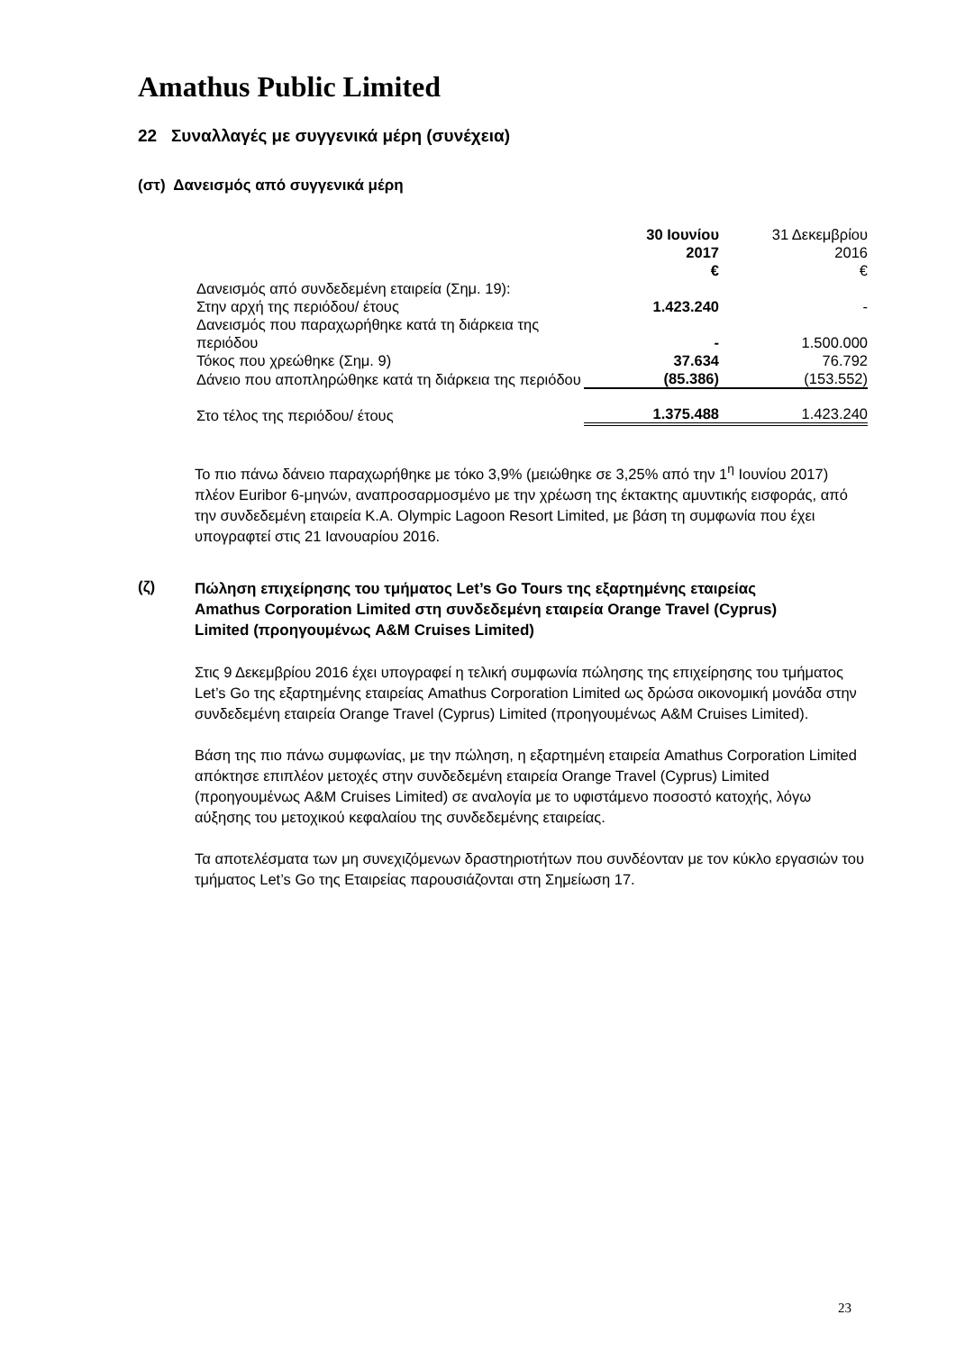Amathus Public Limited
22 Συναλλαγές με συγγενικά μέρη (συνέχεια)
(στ) Δανεισμός από συγγενικά μέρη
| | 30 Ιουνίου 2017 € | 31 Δεκεμβρίου 2016 € |
| Δανεισμός από συνδεδεμένη εταιρεία (Σημ. 19): | | |
| Στην αρχή της περιόδου/ έτους | 1.423.240 | - |
| Δανεισμός που παραχωρήθηκε κατά τη διάρκεια της περιόδου | - | 1.500.000 |
| Τόκος που χρεώθηκε (Σημ. 9) | 37.634 | 76.792 |
| Δάνειο που αποπληρώθηκε κατά τη διάρκεια της περιόδου | (85.386) | (153.552) |
| Στο τέλος της περιόδου/ έτους | 1.375.488 | 1.423.240 |
Το πιο πάνω δάνειο παραχωρήθηκε με τόκο 3,9% (μειώθηκε σε 3,25% από την 1<sup>η</sup> Ιουνίου 2017) πλέον Euribor 6-μηνών, αναπροσαρμοσμένο με την χρέωση της έκτακτης αμυντικής εισφοράς, από την συνδεδεμένη εταιρεία K.A. Olympic Lagoon Resort Limited, με βάση τη συμφωνία που έχει υπογραφτεί στις 21 Ιανουαρίου 2016.
(ζ) Πώληση επιχείρησης του τμήματος Let’s Go Tours της εξαρτημένης εταιρείας Amathus Corporation Limited στη συνδεδεμένη εταιρεία Orange Travel (Cyprus) Limited (προηγουμένως A&M Cruises Limited)
Στις 9 Δεκεμβρίου 2016 έχει υπογραφεί η τελική συμφωνία πώλησης της επιχείρησης του τμήματος Let’s Go της εξαρτημένης εταιρείας Amathus Corporation Limited ως δρώσα οικονομική μονάδα στην συνδεδεμένη εταιρεία Orange Travel (Cyprus) Limited (προηγουμένως A&M Cruises Limited).
Βάση της πιο πάνω συμφωνίας, με την πώληση, η εξαρτημένη εταιρεία Amathus Corporation Limited απόκτησε επιπλέον μετοχές στην συνδεδεμένη εταιρεία Orange Travel (Cyprus) Limited (προηγουμένως A&M Cruises Limited) σε αναλογία με το υφιστάμενο ποσοστό κατοχής, λόγω αύξησης του μετοχικού κεφαλαίου της συνδεδεμένης εταιρείας.
Τα αποτελέσματα των μη συνεχιζόμενων δραστηριοτήτων που συνδέονταν με τον κύκλο εργασιών του τμήματος Let’s Go της Εταιρείας παρουσιάζονται στη Σημείωση 17.
23